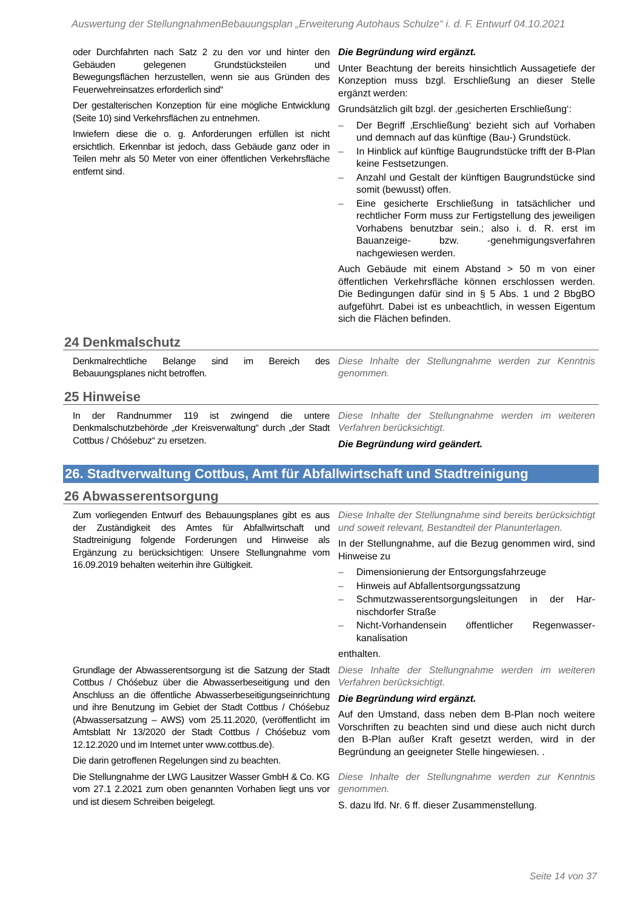Auswertung der StellungnahmenBebauungsplan „Erweiterung Autohaus Schulze“ i. d. F. Entwurf 04.10.2021
oder Durchfahrten nach Satz 2 zu den vor und hinter den Gebäuden gelegenen Grundstücksteilen und Bewegungsflächen herzustellen, wenn sie aus Gründen des Feuerwehreinsatzes erforderlich sind“
Der gestalterischen Konzeption für eine mögliche Entwicklung (Seite 10) sind Verkehrsflächen zu entnehmen.
Inwiefern diese die o. g. Anforderungen erfüllen ist nicht ersichtlich. Erkennbar ist jedoch, dass Gebäude ganz oder in Teilen mehr als 50 Meter von einer öffentlichen Verkehrsfläche entfernt sind.
Die Begründung wird ergänzt.
Unter Beachtung der bereits hinsichtlich Aussagetiefe der Konzeption muss bzgl. Erschließung an dieser Stelle ergänzt werden:
Grundsätzlich gilt bzgl. der ‚gesicherten Erschließung‘:
– Der Begriff ‚Erschließung‘ bezieht sich auf Vorhaben und demnach auf das künftige (Bau-) Grundstück.
– In Hinblick auf künftige Baugrundstücke trifft der B-Plan keine Festsetzungen.
– Anzahl und Gestalt der künftigen Baugrundstücke sind somit (bewusst) offen.
– Eine gesicherte Erschließung in tatsächlicher und rechtlicher Form muss zur Fertigstellung des jeweiligen Vorhabens benutzbar sein.; also i. d. R. erst im Bauanzeige- bzw. -genehmigungs­verfahren nachgewiesen werden.
Auch Gebäude mit einem Abstand > 50 m von einer öffentlichen Verkehrsfläche können erschlossen werden. Die Bedingungen dafür sind in § 5 Abs. 1 und 2 BbgBO aufgeführt. Dabei ist es unbeachtlich, in wessen Eigentum sich die Flächen befinden.
24 Denkmalschutz
Denkmalrechtliche Belange sind im Bereich des Bebauungsplanes nicht betroffen.
Diese Inhalte der Stellungnahme werden zur Kenntnis genommen.
25 Hinweise
In der Randnummer 119 ist zwingend die untere Denkmalschutzbehörde „der Kreisverwaltung“ durch „der Stadt Cottbus / Chóśebuz“ zu ersetzen.
Diese Inhalte der Stellungnahme werden im weiteren Verfahren berücksichtigt.
Die Begründung wird geändert.
26. Stadtverwaltung Cottbus, Amt für Abfallwirtschaft und Stadtreinigung
26 Abwasserentsorgung
Zum vorliegenden Entwurf des Bebauungsplanes gibt es aus der Zuständigkeit des Amtes für Abfallwirtschaft und Stadtreinigung folgende Forderungen und Hinweise als Ergänzung zu berücksichtigen: Unsere Stellungnahme vom 16.09.2019 behalten weiterhin ihre Gültigkeit.
Diese Inhalte der Stellungnahme sind bereits berücksichtigt und soweit relevant, Bestandteil der Planunterlagen.
In der Stellungnahme, auf die Bezug genommen wird, sind Hinweise zu
– Dimensionierung der Entsorgungsfahrzeuge
– Hinweis auf Abfallentsorgungssatzung
– Schmutzwasserentsorgungsleitungen in der Har­nischdorfer Straße
– Nicht-Vorhandensein öffentlicher Regenwasser­kanalisation
enthalten.
Grundlage der Abwasserentsorgung ist die Satzung der Stadt Cottbus / Chóśebuz über die Abwasserbeseitigung und den Anschluss an die öffentliche Abwasserbeseitigungseinrichtung und ihre Benutzung im Gebiet der Stadt Cottbus / Chóśebuz (Ab­wassersatzung – AWS) vom 25.11.2020, (veröffentlicht im Amtsblatt Nr 13/2020 der Stadt Cottbus / Chóśebuz vom 12.12.2020 und im Internet unter www.cottbus.de).
Die darin getroffenen Regelungen sind zu beachten.
Diese Inhalte der Stellungnahme werden im weiteren Verfahren berücksichtigt.
Die Begründung wird ergänzt.
Auf den Umstand, dass neben dem B-Plan noch weitere Vorschriften zu beachten sind und diese auch nicht durch den B-Plan außer Kraft gesetzt werden, wird in der Begründung an geeigneter Stelle hin­gewiesen. .
Die Stellungnahme der LWG Lausitzer Wasser GmbH & Co. KG vom 27.1 2.2021 zum oben genannten Vorhaben liegt uns vor und ist diesem Schreiben beigelegt.
Diese Inhalte der Stellungnahme werden zur Kenntnis genommen.
S. dazu lfd. Nr. 6 ff. dieser Zusammenstellung.
Seite 14 von 37